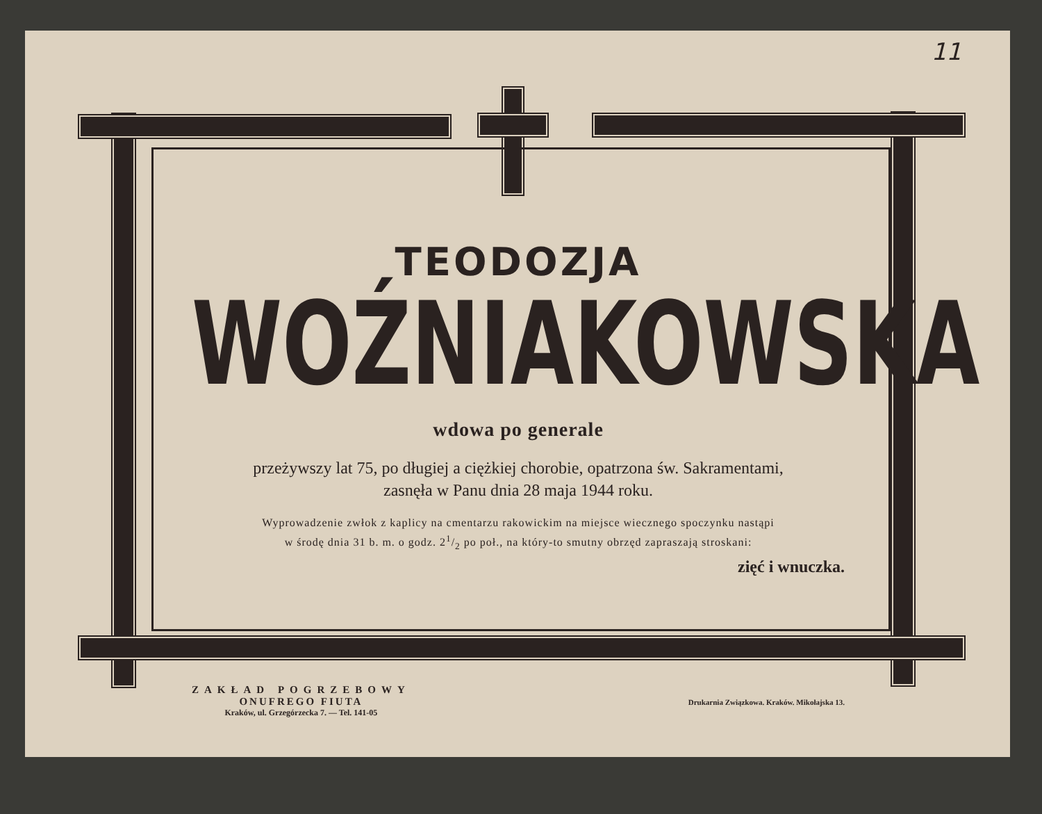11
TEODOZJA
WOŹNIAKOWSKA
wdowa po generale
przeżywszy lat 75, po długiej a ciężkiej chorobie, opatrzona św. Sakramentami,
zasnęła w Panu dnia 28 maja 1944 roku.
Wyprowadzenie zwłok z kaplicy na cmentarzu rakowickim na miejsce wiecznego spoczynku nastąpi
w środę dnia 31 b. m. o godz. 21/2 po poł., na który-to smutny obrzęd zapraszają stroskani:
zięć i wnuczka.
ZAKŁAD POGRZEBOWY
ONUFREGO FIUTA
Kraków, ul. Grzegórzecka 7. — Tel. 141-05
Drukarnia Związkowa. Kraków. Mikołajska 13.